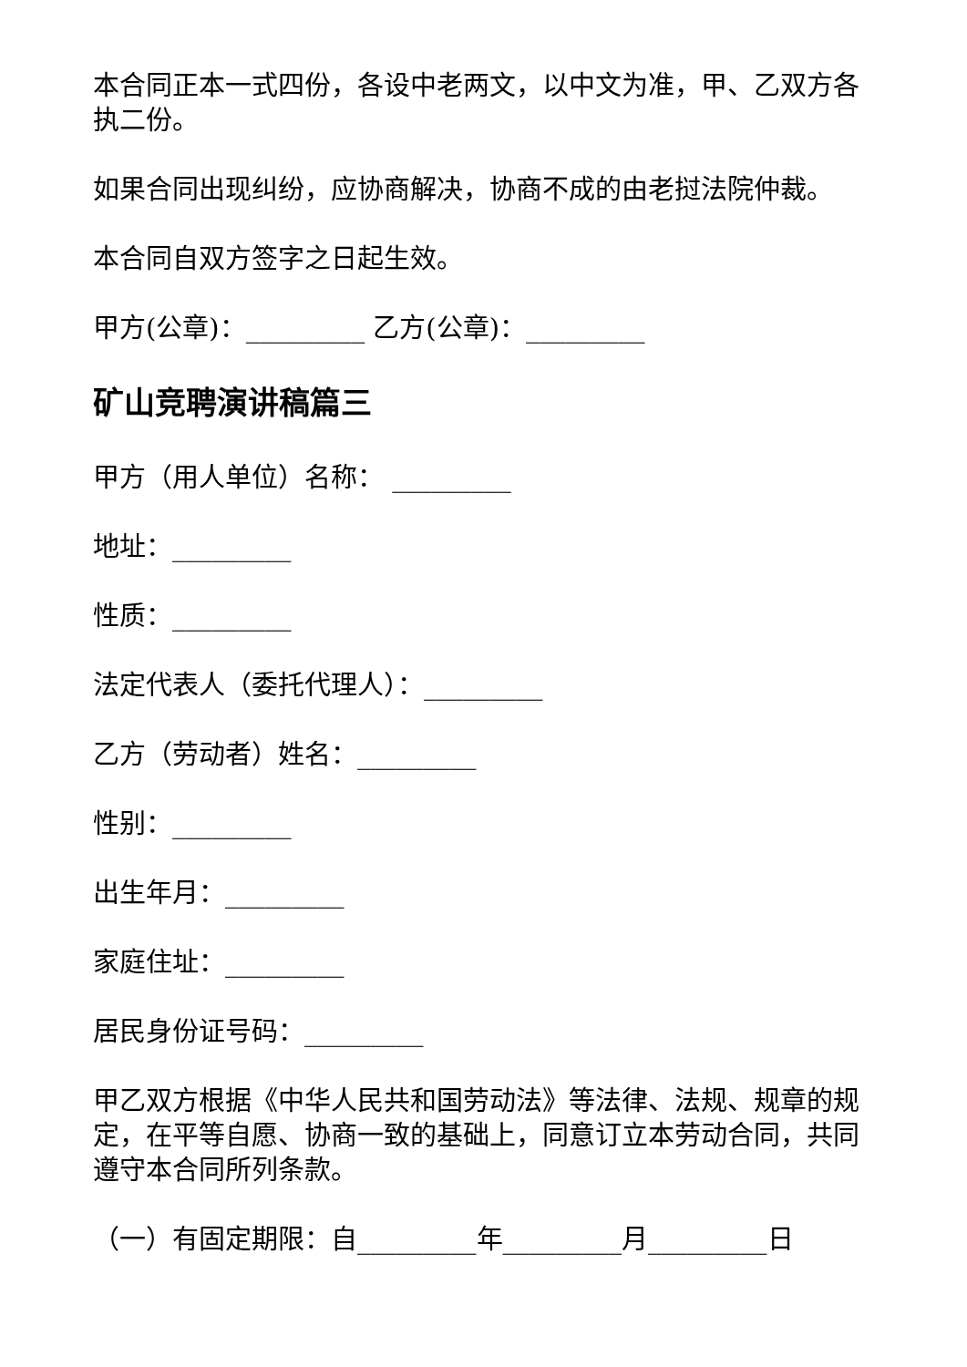本合同正本一式四份，各设中老两文，以中文为准，甲、乙双方各执二份。
如果合同出现纠纷，应协商解决，协商不成的由老挝法院仲裁。
本合同自双方签字之日起生效。
甲方(公章)：_________ 乙方(公章)：_________
矿山竞聘演讲稿篇三
甲方（用人单位）名称： _________
地址：_________
性质：_________
法定代表人（委托代理人）：_________
乙方（劳动者）姓名：_________
性别：_________
出生年月：_________
家庭住址：_________
居民身份证号码：_________
甲乙双方根据《中华人民共和国劳动法》等法律、法规、规章的规定，在平等自愿、协商一致的基础上，同意订立本劳动合同，共同遵守本合同所列条款。
（一）有固定期限：自_________年_________月_________日